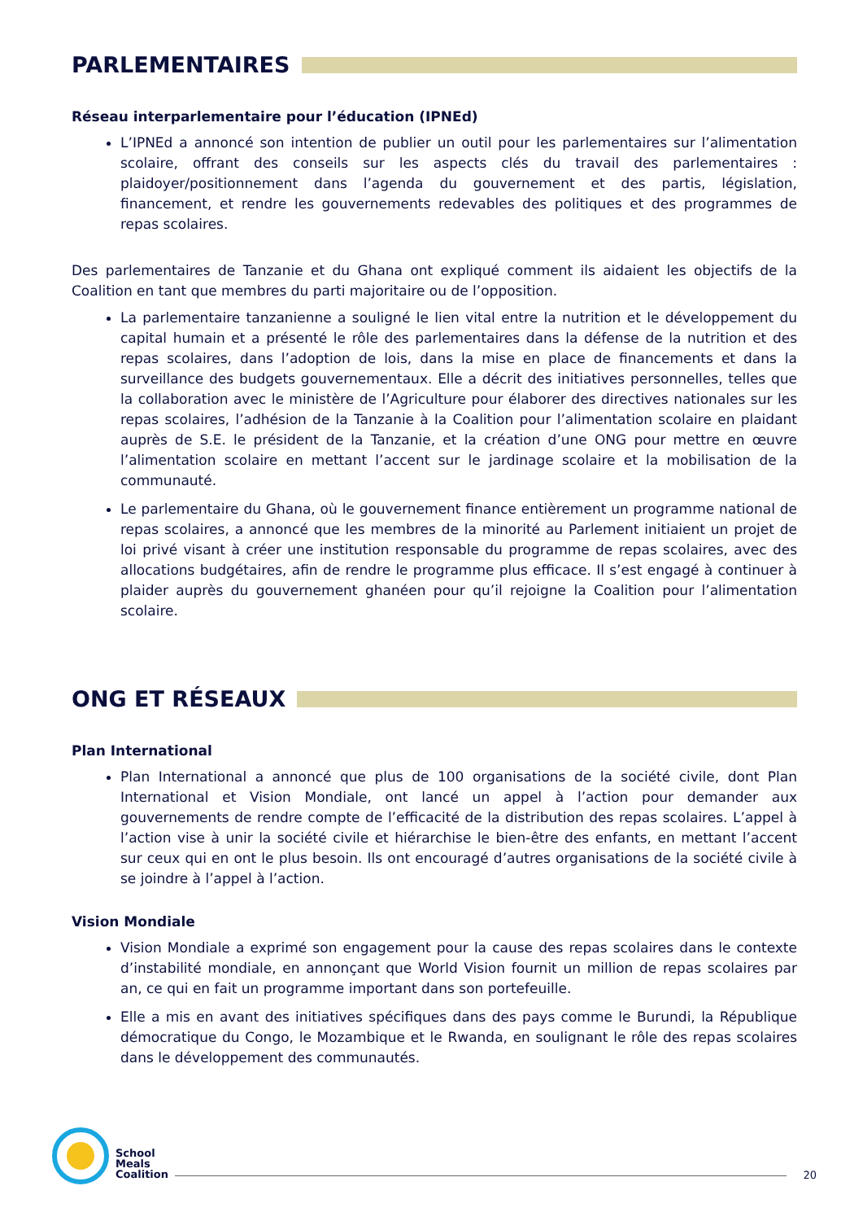PARLEMENTAIRES
Réseau interparlementaire pour l’éducation (IPNEd)
L’IPNEd a annoncé son intention de publier un outil pour les parlementaires sur l’alimentation scolaire, offrant des conseils sur les aspects clés du travail des parlementaires : plaidoyer/positionnement dans l’agenda du gouvernement et des partis, législation, financement, et rendre les gouvernements redevables des politiques et des programmes de repas scolaires.
Des parlementaires de Tanzanie et du Ghana ont expliqué comment ils aidaient les objectifs de la Coalition en tant que membres du parti majoritaire ou de l’opposition.
La parlementaire tanzanienne a souligné le lien vital entre la nutrition et le développement du capital humain et a présenté le rôle des parlementaires dans la défense de la nutrition et des repas scolaires, dans l’adoption de lois, dans la mise en place de financements et dans la surveillance des budgets gouvernementaux. Elle a décrit des initiatives personnelles, telles que la collaboration avec le ministère de l’Agriculture pour élaborer des directives nationales sur les repas scolaires, l’adhésion de la Tanzanie à la Coalition pour l’alimentation scolaire en plaidant auprès de S.E. le président de la Tanzanie, et la création d’une ONG pour mettre en œuvre l’alimentation scolaire en mettant l’accent sur le jardinage scolaire et la mobilisation de la communauté.
Le parlementaire du Ghana, où le gouvernement finance entièrement un programme national de repas scolaires, a annoncé que les membres de la minorité au Parlement initiaient un projet de loi privé visant à créer une institution responsable du programme de repas scolaires, avec des allocations budgétaires, afin de rendre le programme plus efficace. Il s’est engagé à continuer à plaider auprès du gouvernement ghanéen pour qu’il rejoigne la Coalition pour l’alimentation scolaire.
ONG ET RÉSEAUX
Plan International
Plan International a annoncé que plus de 100 organisations de la société civile, dont Plan International et Vision Mondiale, ont lancé un appel à l’action pour demander aux gouvernements de rendre compte de l’efficacité de la distribution des repas scolaires. L’appel à l’action vise à unir la société civile et hiérarchise le bien-être des enfants, en mettant l’accent sur ceux qui en ont le plus besoin. Ils ont encouragé d’autres organisations de la société civile à se joindre à l’appel à l’action.
Vision Mondiale
Vision Mondiale a exprimé son engagement pour la cause des repas scolaires dans le contexte d’instabilité mondiale, en annonçant que World Vision fournit un million de repas scolaires par an, ce qui en fait un programme important dans son portefeuille.
Elle a mis en avant des initiatives spécifiques dans des pays comme le Burundi, la République démocratique du Congo, le Mozambique et le Rwanda, en soulignant le rôle des repas scolaires dans le développement des communautés.
School
Meals
Coalition
20